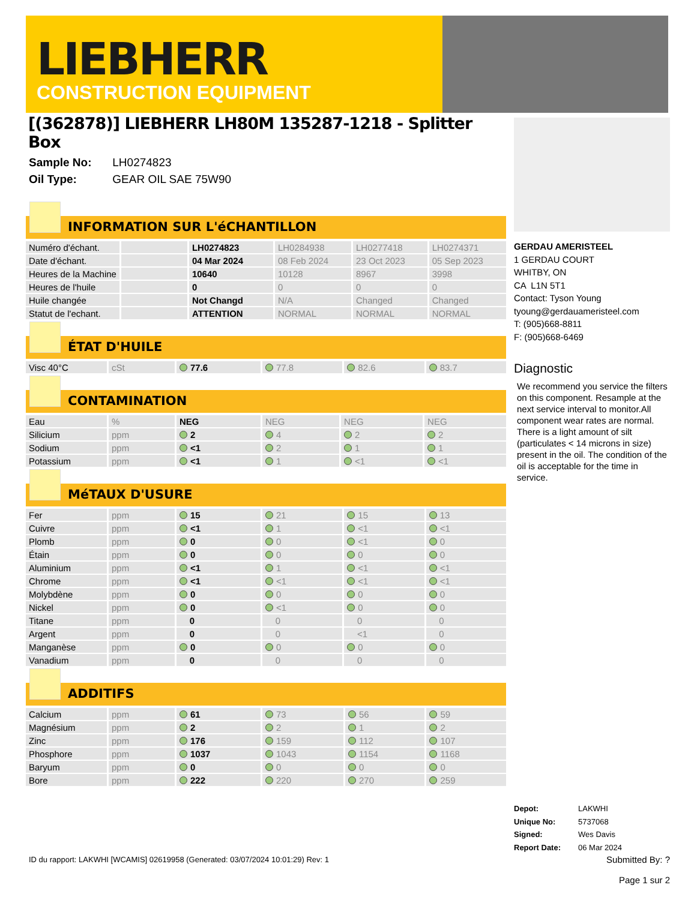LIEBHERR
CONSTRUCTION EQUIPMENT
[(362878)] LIEBHERR LH80M 135287-1218 - Splitter Box
Sample No: LH0274823
Oil Type: GEAR OIL SAE 75W90
INFORMATION SUR L'éCHANTILLON
| Numéro d'échant. | | LH0274823 | LH0284938 | LH0277418 | LH0274371 |
| Date d'échant. | | 04 Mar 2024 | 08 Feb 2024 | 23 Oct 2023 | 05 Sep 2023 |
| Heures de la Machine | | 10640 | 10128 | 8967 | 3998 |
| Heures de l'huile | | 0 | 0 | 0 | 0 |
| Huile changée | | Not Changd | N/A | Changed | Changed |
| Statut de l'echant. | | ATTENTION | NORMAL | NORMAL | NORMAL |
ÉTAT D'HUILE
| Visc 40°C | cSt | 77.6 | 77.8 | 82.6 | 83.7 |
CONTAMINATION
| Eau | % | NEG | NEG | NEG | NEG |
| Silicium | ppm | 2 | 4 | 2 | 2 |
| Sodium | ppm | <1 | 2 | 1 | 1 |
| Potassium | ppm | <1 | 1 | <1 | <1 |
MéTAUX D'USURE
| Fer | ppm | 15 | 21 | 15 | 13 |
| Cuivre | ppm | <1 | 1 | <1 | <1 |
| Plomb | ppm | 0 | 0 | <1 | 0 |
| Étain | ppm | 0 | 0 | 0 | 0 |
| Aluminium | ppm | <1 | 1 | <1 | <1 |
| Chrome | ppm | <1 | <1 | <1 | <1 |
| Molybdène | ppm | 0 | 0 | 0 | 0 |
| Nickel | ppm | 0 | <1 | 0 | 0 |
| Titane | ppm | 0 | 0 | 0 | 0 |
| Argent | ppm | 0 | 0 | <1 | 0 |
| Manganèse | ppm | 0 | 0 | 0 | 0 |
| Vanadium | ppm | 0 | 0 | 0 | 0 |
ADDITIFS
| Calcium | ppm | 61 | 73 | 56 | 59 |
| Magnésium | ppm | 2 | 2 | 1 | 2 |
| Zinc | ppm | 176 | 159 | 112 | 107 |
| Phosphore | ppm | 1037 | 1043 | 1154 | 1168 |
| Baryum | ppm | 0 | 0 | 0 | 0 |
| Bore | ppm | 222 | 220 | 270 | 259 |
GERDAU AMERISTEEL
1 GERDAU COURT
WHITBY, ON
CA L1N 5T1
Contact: Tyson Young
tyoung@gerdauameristeel.com
T: (905)668-8811
F: (905)668-6469
Diagnostic
We recommend you service the filters on this component. Resample at the next service interval to monitor.All component wear rates are normal. There is a light amount of silt (particulates < 14 microns in size) present in the oil. The condition of the oil is acceptable for the time in service.
Depot: LAKWHI
Unique No: 5737068
Signed: Wes Davis
Report Date: 06 Mar 2024
ID du rapport: LAKWHI [WCAMIS] 02619958 (Generated: 03/07/2024 10:01:29) Rev: 1
Submitted By: ?
Page 1 sur 2